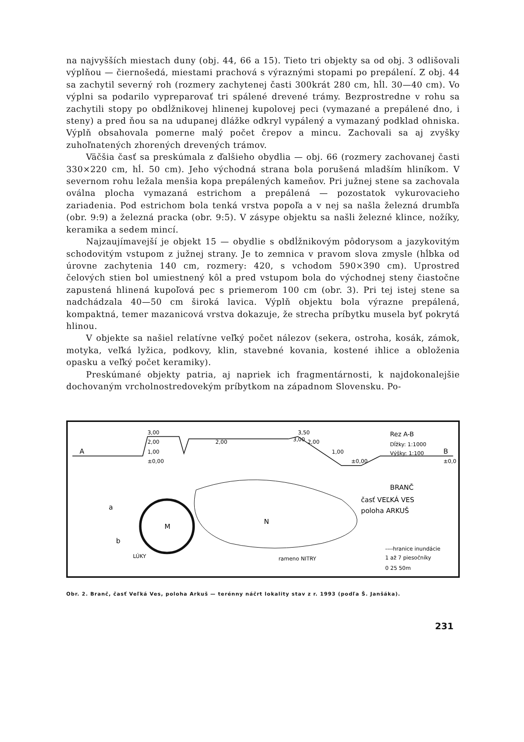na najvyšších miestach duny (obj. 44, 66 a 15). Tieto tri objekty sa od obj. 3 odlišovali výplňou — čiernošedá, miestami prachová s výraznými stopami po prepálení. Z obj. 44 sa zachytil severný roh (rozmery zachytenej časti 300krát 280 cm, hĺl. 30—40 cm). Vo výplni sa podarilo vypreparovať tri spálené drevené trámy. Bezprostredne v rohu sa zachytili stopy po obdĺžnikovej hlinenej kupolovej peci (vymazané a prepálené dno, i steny) a pred ňou sa na udupanej dlážke odkryl vypálený a vymazaný podklad ohniska. Výplň obsahovala pomerne malý počet črepov a mincu. Zachovali sa aj zvyšky zuhoľnatených zhorených drevených trámov.
Väčšia časť sa preskúmala z ďalšieho obydlia — obj. 66 (rozmery zachovanej časti 330×220 cm, hĺ. 50 cm). Jeho východná strana bola porušená mladším hliníkom. V severnom rohu ležala menšia kopa prepálených kameňov. Pri južnej stene sa zachovala oválna plocha vymazaná estrichom a prepálená — pozostatok vykurovacieho zariadenia. Pod estrichom bola tenká vrstva popoľa a v nej sa našla železná drumbľa (obr. 9:9) a železná pracka (obr. 9:5). V zásype objektu sa našli železné klince, nožíky, keramika a sedem mincí.
Najzaujímavejší je objekt 15 — obydlie s obdĺžnikovým pôdorysom a jazykovitým schodovitým vstupom z južnej strany. Je to zemnica v pravom slova zmysle (hĺbka od úrovne zachytenia 140 cm, rozmery: 420, s vchodom 590×390 cm). Uprostred čelových stien bol umiestnený kôl a pred vstupom bola do východnej steny čiastočne zapustená hlinená kupoľová pec s priemerom 100 cm (obr. 3). Pri tej istej stene sa nadchádzala 40—50 cm široká lavica. Výplň objektu bola výrazne prepálená, kompaktná, temer mazanicová vrstva dokazuje, že strecha príbytku musela byť pokrytá hlinou.
V objekte sa našiel relatívne veľký počet nálezov (sekera, ostroha, kosák, zámok, motyka, veľká lyžica, podkovy, klin, stavebné kovania, kostené ihlice a obloženia opasku a veľký počet keramiky).
Preskúmané objekty patria, aj napriek ich fragmentárnosti, k najdokonalejšie dochovaným vrcholnostredovekým príbytkom na západnom Slovensku. Po-
A
B
3,00
2,00
1,00
±0,00
2,00
3,50
3,00
2,00
1,00
±0,00
±0,0
Rez A-B
Dĺžky: 1:1000
Výšky: 1:100
BRANČ
časť VEĽKÁ VES
poloha ARKUŠ
M
N
a
b
LÚKY
rameno NITRY
----hranice inundácie
1 až 7 piesočníky
0 25 50m
Obr. 2. Branč, časť Veľká Ves, poloha Arkuš — terénny náčrt lokality stav z r. 1993 (podľa Š. Janšáka).
231